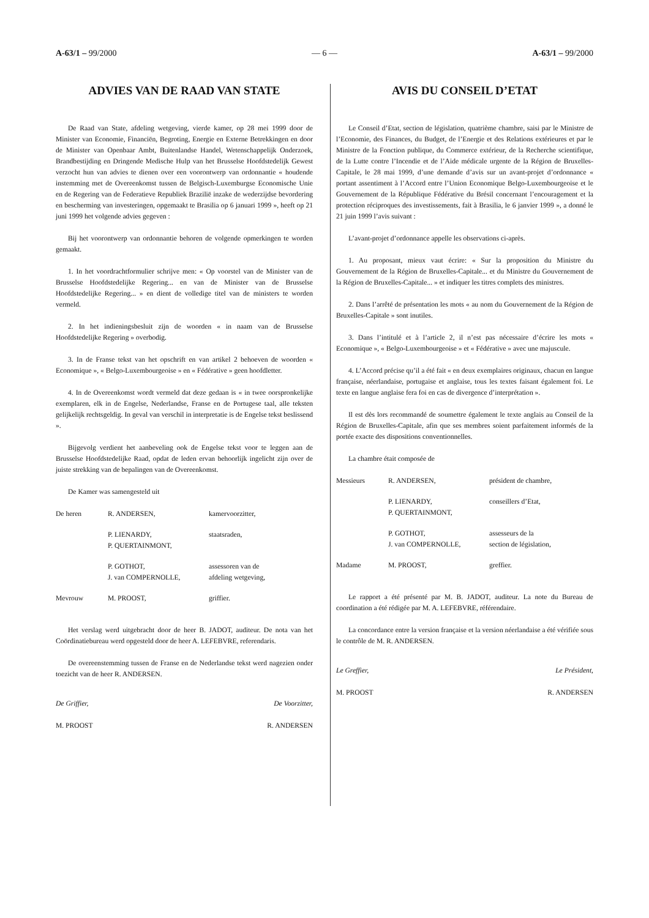A-63/1 – 99/2000 — 6 — A-63/1 – 99/2000
ADVIES VAN DE RAAD VAN STATE
De Raad van State, afdeling wetgeving, vierde kamer, op 28 mei 1999 door de Minister van Economie, Financiën, Begroting, Energie en Externe Betrekkingen en door de Minister van Openbaar Ambt, Buitenlandse Handel, Wetenschappelijk Onderzoek, Brandbestijding en Dringende Medische Hulp van het Brusselse Hoofdstedelijk Gewest verzocht hun van advies te dienen over een voorontwerp van ordonnantie « houdende instemming met de Overeenkomst tussen de Belgisch-Luxemburgse Economische Unie en de Regering van de Federatieve Republiek Brazilië inzake de wederzijdse bevordering en bescherming van investeringen, opgemaakt te Brasilia op 6 januari 1999 », heeft op 21 juni 1999 het volgende advies gegeven :
Bij het voorontwerp van ordonnantie behoren de volgende opmerkingen te worden gemaakt.
1. In het voordrachtformulier schrijve men: « Op voorstel van de Minister van de Brusselse Hoofdstedelijke Regering... en van de Minister van de Brusselse Hoofdstedelijke Regering... » en dient de volledige titel van de ministers te worden vermeld.
2. In het indieningsbesluit zijn de woorden « in naam van de Brusselse Hoofdstedelijke Regering » overbodig.
3. In de Franse tekst van het opschrift en van artikel 2 behoeven de woorden « Economique », « Belgo-Luxembourgeoise » en « Fédérative » geen hoofdletter.
4. In de Overeenkomst wordt vermeld dat deze gedaan is « in twee oorspronkelijke exemplaren, elk in de Engelse, Nederlandse, Franse en de Portugese taal, alle teksten gelijkelijk rechtsgeldig. In geval van verschil in interpretatie is de Engelse tekst beslissend ».
Bijgevolg verdient het aanbeveling ook de Engelse tekst voor te leggen aan de Brusselse Hoofdstedelijke Raad, opdat de leden ervan behoorlijk ingelicht zijn over de juiste strekking van de bepalingen van de Overeenkomst.
De Kamer was samengesteld uit
| De heren | R. ANDERSEN, | kamervoorzitter, |
| | P. LIENARDY, P. QUERTAINMONT, | staatsraden, |
| | P. GOTHOT, J. van COMPERNOLLE, | assessoren van de afdeling wetgeving, |
| Mevrouw | M. PROOST, | griffier. |
Het verslag werd uitgebracht door de heer B. JADOT, auditeur. De nota van het Coördinatiebureau werd opgesteld door de heer A. LEFEBVRE, referendaris.
De overeenstemming tussen de Franse en de Nederlandse tekst werd nagezien onder toezicht van de heer R. ANDERSEN.
De Griffier, De Voorzitter,
M. PROOST R. ANDERSEN
AVIS DU CONSEIL D’ETAT
Le Conseil d’Etat, section de législation, quatrième chambre, saisi par le Ministre de l’Economie, des Finances, du Budget, de l’Energie et des Relations extérieures et par le Ministre de la Fonction publique, du Commerce extérieur, de la Recherche scientifique, de la Lutte contre l’Incendie et de l’Aide médicale urgente de la Région de Bruxelles-Capitale, le 28 mai 1999, d’une demande d’avis sur un avant-projet d’ordonnance « portant assentiment à l’Accord entre l’Union Economique Belgo-Luxembourgeoise et le Gouvernement de la République Fédérative du Brésil concernant l’encouragement et la protection réciproques des investissements, fait à Brasilia, le 6 janvier 1999 », a donné le 21 juin 1999 l’avis suivant :
L’avant-projet d’ordonnance appelle les observations ci-après.
1. Au proposant, mieux vaut écrire: « Sur la proposition du Ministre du Gouvernement de la Région de Bruxelles-Capitale... et du Ministre du Gouvernement de la Région de Bruxelles-Capitale... » et indiquer les titres complets des ministres.
2. Dans l’arrêté de présentation les mots « au nom du Gouvernement de la Région de Bruxelles-Capitale » sont inutiles.
3. Dans l’intitulé et à l’article 2, il n’est pas nécessaire d’écrire les mots « Economique », « Belgo-Luxembourgeoise » et « Fédérative » avec une majuscule.
4. L’Accord précise qu’il a été fait « en deux exemplaires originaux, chacun en langue française, néerlandaise, portugaise et anglaise, tous les textes faisant également foi. Le texte en langue anglaise fera foi en cas de divergence d’interprétation ».
Il est dès lors recommandé de soumettre également le texte anglais au Conseil de la Région de Bruxelles-Capitale, afin que ses membres soient parfaitement informés de la portée exacte des dispositions conventionnelles.
La chambre était composée de
| Messieurs | R. ANDERSEN, | président de chambre, |
| | P. LIENARDY, P. QUERTAINMONT, | conseillers d’Etat, |
| | P. GOTHOT, J. van COMPERNOLLE, | assesseurs de la section de législation, |
| Madame | M. PROOST, | greffier. |
Le rapport a été présenté par M. B. JADOT, auditeur. La note du Bureau de coordination a été rédigée par M. A. LEFEBVRE, référendaire.
La concordance entre la version française et la version néerlandaise a été vérifiée sous le contrôle de M. R. ANDERSEN.
Le Greffier, Le Président,
M. PROOST R. ANDERSEN